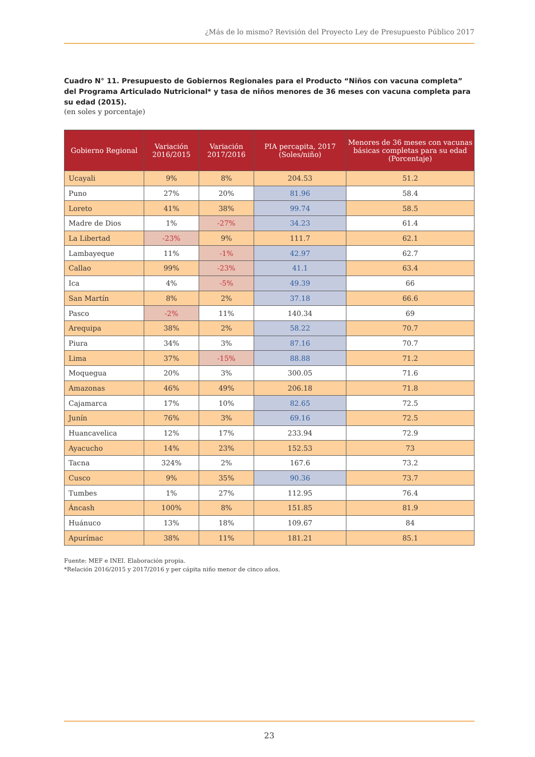¿Más de lo mismo? Revisión del Proyecto Ley de Presupuesto Público 2017
Cuadro N° 11. Presupuesto de Gobiernos Regionales para el Producto “Niños con vacuna completa” del Programa Articulado Nutricional* y tasa de niños menores de 36 meses con vacuna completa para su edad (2015).
(en soles y porcentaje)
| Gobierno Regional | Variación 2016/2015 | Variación 2017/2016 | PIA percapita, 2017 (Soles/niño) | Menores de 36 meses con vacunas básicas completas para su edad (Porcentaje) |
| --- | --- | --- | --- | --- |
| Ucayali | 9% | 8% | 204.53 | 51.2 |
| Puno | 27% | 20% | 81.96 | 58.4 |
| Loreto | 41% | 38% | 99.74 | 58.5 |
| Madre de Dios | 1% | -27% | 34.23 | 61.4 |
| La Libertad | -23% | 9% | 111.7 | 62.1 |
| Lambayeque | 11% | -1% | 42.97 | 62.7 |
| Callao | 99% | -23% | 41.1 | 63.4 |
| Ica | 4% | -5% | 49.39 | 66 |
| San Martín | 8% | 2% | 37.18 | 66.6 |
| Pasco | -2% | 11% | 140.34 | 69 |
| Arequipa | 38% | 2% | 58.22 | 70.7 |
| Piura | 34% | 3% | 87.16 | 70.7 |
| Lima | 37% | -15% | 88.88 | 71.2 |
| Moquegua | 20% | 3% | 300.05 | 71.6 |
| Amazonas | 46% | 49% | 206.18 | 71.8 |
| Cajamarca | 17% | 10% | 82.65 | 72.5 |
| Junín | 76% | 3% | 69.16 | 72.5 |
| Huancavelica | 12% | 17% | 233.94 | 72.9 |
| Ayacucho | 14% | 23% | 152.53 | 73 |
| Tacna | 324% | 2% | 167.6 | 73.2 |
| Cusco | 9% | 35% | 90.36 | 73.7 |
| Tumbes | 1% | 27% | 112.95 | 76.4 |
| Áncash | 100% | 8% | 151.85 | 81.9 |
| Huánuco | 13% | 18% | 109.67 | 84 |
| Apurímac | 38% | 11% | 181.21 | 85.1 |
Fuente: MEF e INEI. Elaboración propia.
*Relación 2016/2015 y 2017/2016 y per cápita niño menor de cinco años.
23